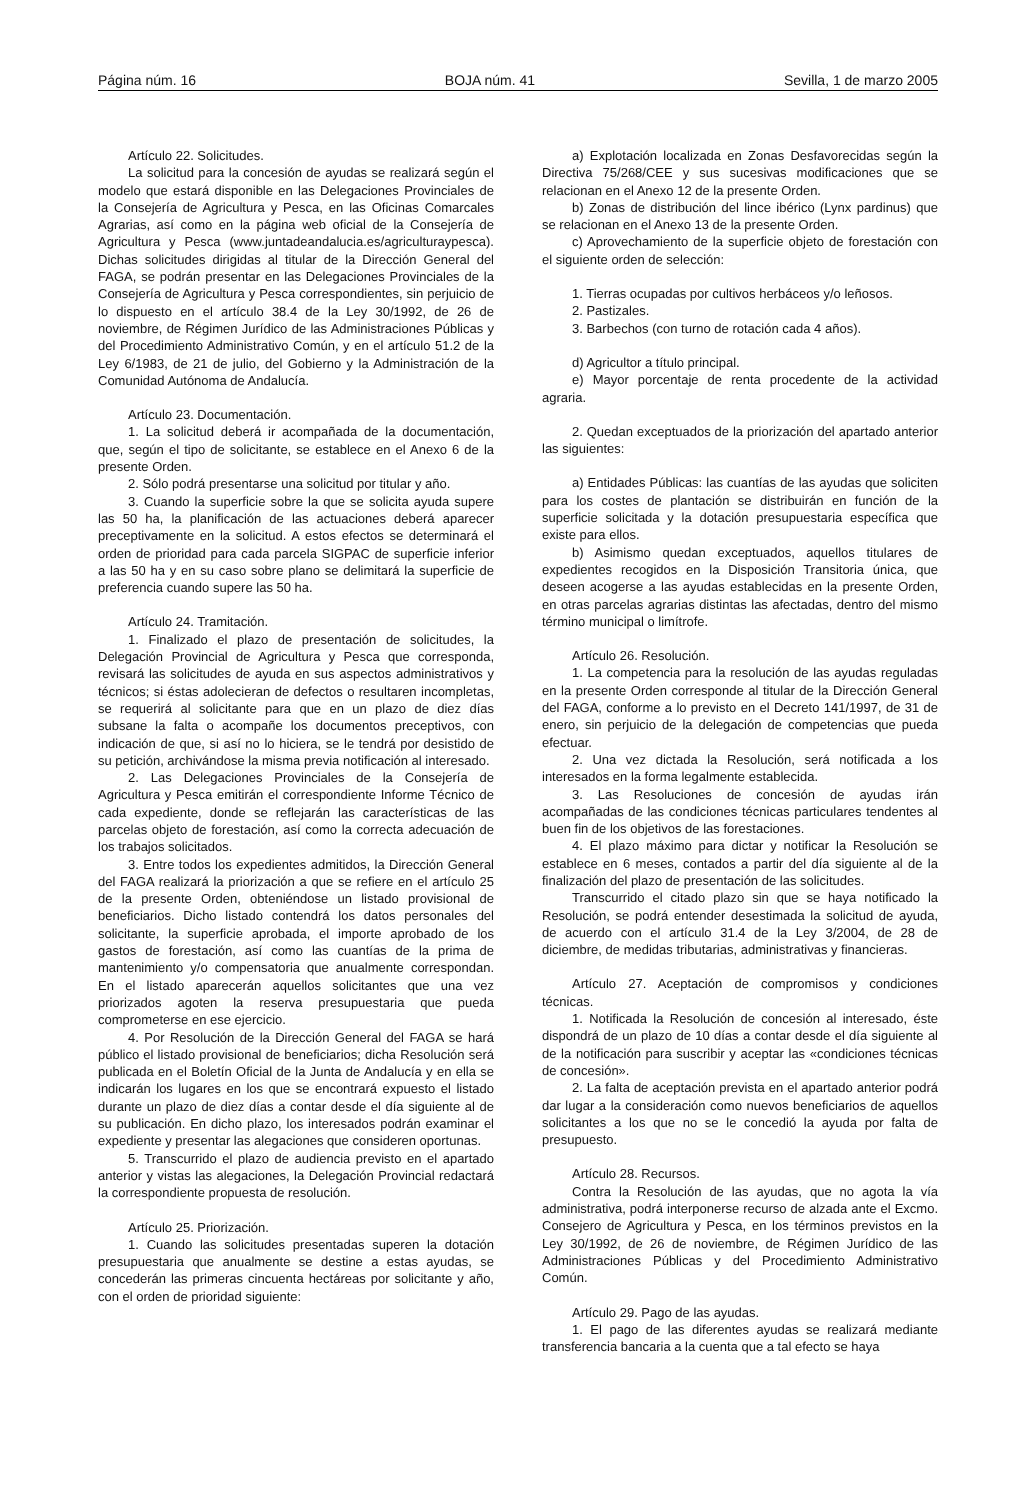Página núm. 16 BOJA núm. 41 Sevilla, 1 de marzo 2005
Artículo 22. Solicitudes.
La solicitud para la concesión de ayudas se realizará según el modelo que estará disponible en las Delegaciones Provinciales de la Consejería de Agricultura y Pesca, en las Oficinas Comarcales Agrarias, así como en la página web oficial de la Consejería de Agricultura y Pesca (www.juntadeandalucia.es/agriculturaypesca). Dichas solicitudes dirigidas al titular de la Dirección General del FAGA, se podrán presentar en las Delegaciones Provinciales de la Consejería de Agricultura y Pesca correspondientes, sin perjuicio de lo dispuesto en el artículo 38.4 de la Ley 30/1992, de 26 de noviembre, de Régimen Jurídico de las Administraciones Públicas y del Procedimiento Administrativo Común, y en el artículo 51.2 de la Ley 6/1983, de 21 de julio, del Gobierno y la Administración de la Comunidad Autónoma de Andalucía.
Artículo 23. Documentación.
1. La solicitud deberá ir acompañada de la documentación, que, según el tipo de solicitante, se establece en el Anexo 6 de la presente Orden.
2. Sólo podrá presentarse una solicitud por titular y año.
3. Cuando la superficie sobre la que se solicita ayuda supere las 50 ha, la planificación de las actuaciones deberá aparecer preceptivamente en la solicitud. A estos efectos se determinará el orden de prioridad para cada parcela SIGPAC de superficie inferior a las 50 ha y en su caso sobre plano se delimitará la superficie de preferencia cuando supere las 50 ha.
Artículo 24. Tramitación.
1. Finalizado el plazo de presentación de solicitudes, la Delegación Provincial de Agricultura y Pesca que corresponda, revisará las solicitudes de ayuda en sus aspectos administrativos y técnicos; si éstas adolecieran de defectos o resultaren incompletas, se requerirá al solicitante para que en un plazo de diez días subsane la falta o acompañe los documentos preceptivos, con indicación de que, si así no lo hiciera, se le tendrá por desistido de su petición, archivándose la misma previa notificación al interesado.
2. Las Delegaciones Provinciales de la Consejería de Agricultura y Pesca emitirán el correspondiente Informe Técnico de cada expediente, donde se reflejarán las características de las parcelas objeto de forestación, así como la correcta adecuación de los trabajos solicitados.
3. Entre todos los expedientes admitidos, la Dirección General del FAGA realizará la priorización a que se refiere en el artículo 25 de la presente Orden, obteniéndose un listado provisional de beneficiarios. Dicho listado contendrá los datos personales del solicitante, la superficie aprobada, el importe aprobado de los gastos de forestación, así como las cuantías de la prima de mantenimiento y/o compensatoria que anualmente correspondan. En el listado aparecerán aquellos solicitantes que una vez priorizados agoten la reserva presupuestaria que pueda comprometerse en ese ejercicio.
4. Por Resolución de la Dirección General del FAGA se hará público el listado provisional de beneficiarios; dicha Resolución será publicada en el Boletín Oficial de la Junta de Andalucía y en ella se indicarán los lugares en los que se encontrará expuesto el listado durante un plazo de diez días a contar desde el día siguiente al de su publicación. En dicho plazo, los interesados podrán examinar el expediente y presentar las alegaciones que consideren oportunas.
5. Transcurrido el plazo de audiencia previsto en el apartado anterior y vistas las alegaciones, la Delegación Provincial redactará la correspondiente propuesta de resolución.
Artículo 25. Priorización.
1. Cuando las solicitudes presentadas superen la dotación presupuestaria que anualmente se destine a estas ayudas, se concederán las primeras cincuenta hectáreas por solicitante y año, con el orden de prioridad siguiente:
a) Explotación localizada en Zonas Desfavorecidas según la Directiva 75/268/CEE y sus sucesivas modificaciones que se relacionan en el Anexo 12 de la presente Orden.
b) Zonas de distribución del lince ibérico (Lynx pardinus) que se relacionan en el Anexo 13 de la presente Orden.
c) Aprovechamiento de la superficie objeto de forestación con el siguiente orden de selección:
1. Tierras ocupadas por cultivos herbáceos y/o leñosos.
2. Pastizales.
3. Barbechos (con turno de rotación cada 4 años).
d) Agricultor a título principal.
e) Mayor porcentaje de renta procedente de la actividad agraria.
2. Quedan exceptuados de la priorización del apartado anterior las siguientes:
a) Entidades Públicas: las cuantías de las ayudas que soliciten para los costes de plantación se distribuirán en función de la superficie solicitada y la dotación presupuestaria específica que existe para ellos.
b) Asimismo quedan exceptuados, aquellos titulares de expedientes recogidos en la Disposición Transitoria única, que deseen acogerse a las ayudas establecidas en la presente Orden, en otras parcelas agrarias distintas las afectadas, dentro del mismo término municipal o limítrofe.
Artículo 26. Resolución.
1. La competencia para la resolución de las ayudas reguladas en la presente Orden corresponde al titular de la Dirección General del FAGA, conforme a lo previsto en el Decreto 141/1997, de 31 de enero, sin perjuicio de la delegación de competencias que pueda efectuar.
2. Una vez dictada la Resolución, será notificada a los interesados en la forma legalmente establecida.
3. Las Resoluciones de concesión de ayudas irán acompañadas de las condiciones técnicas particulares tendentes al buen fin de los objetivos de las forestaciones.
4. El plazo máximo para dictar y notificar la Resolución se establece en 6 meses, contados a partir del día siguiente al de la finalización del plazo de presentación de las solicitudes.
Transcurrido el citado plazo sin que se haya notificado la Resolución, se podrá entender desestimada la solicitud de ayuda, de acuerdo con el artículo 31.4 de la Ley 3/2004, de 28 de diciembre, de medidas tributarias, administrativas y financieras.
Artículo 27. Aceptación de compromisos y condiciones técnicas.
1. Notificada la Resolución de concesión al interesado, éste dispondrá de un plazo de 10 días a contar desde el día siguiente al de la notificación para suscribir y aceptar las «condiciones técnicas de concesión».
2. La falta de aceptación prevista en el apartado anterior podrá dar lugar a la consideración como nuevos beneficiarios de aquellos solicitantes a los que no se le concedió la ayuda por falta de presupuesto.
Artículo 28. Recursos.
Contra la Resolución de las ayudas, que no agota la vía administrativa, podrá interponerse recurso de alzada ante el Excmo. Consejero de Agricultura y Pesca, en los términos previstos en la Ley 30/1992, de 26 de noviembre, de Régimen Jurídico de las Administraciones Públicas y del Procedimiento Administrativo Común.
Artículo 29. Pago de las ayudas.
1. El pago de las diferentes ayudas se realizará mediante transferencia bancaria a la cuenta que a tal efecto se haya